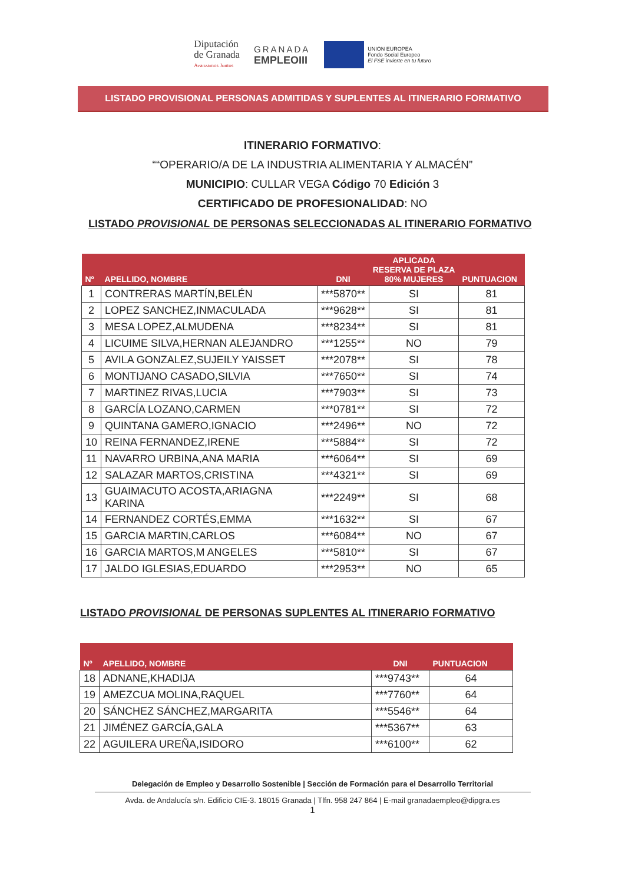Diputación
de Granada
Avanzamos Juntos
GRANADA
EMPLEOIII
UNIÓN EUROPEA
Fondo Social Europeo
El FSE invierte en tu futuro
LISTADO PROVISIONAL PERSONAS ADMITIDAS Y SUPLENTES AL ITINERARIO FORMATIVO
ITINERARIO FORMATIVO:
““OPERARIO/A DE LA INDUSTRIA ALIMENTARIA Y ALMACÉN”
MUNICIPIO: CULLAR VEGA Código 70 Edición 3
CERTIFICADO DE PROFESIONALIDAD: NO
LISTADO PROVISIONAL DE PERSONAS SELECCIONADAS AL ITINERARIO FORMATIVO
| Nº | APELLIDO, NOMBRE | DNI | APLICADA RESERVA DE PLAZA 80% MUJERES | PUNTUACION |
| --- | --- | --- | --- | --- |
| 1 | CONTRERAS MARTÍN,BELÉN | ***5870** | SI | 81 |
| 2 | LOPEZ SANCHEZ,INMACULADA | ***9628** | SI | 81 |
| 3 | MESA LOPEZ,ALMUDENA | ***8234** | SI | 81 |
| 4 | LICUIME SILVA,HERNAN ALEJANDRO | ***1255** | NO | 79 |
| 5 | AVILA GONZALEZ,SUJEILY YAISSET | ***2078** | SI | 78 |
| 6 | MONTIJANO CASADO,SILVIA | ***7650** | SI | 74 |
| 7 | MARTINEZ RIVAS,LUCIA | ***7903** | SI | 73 |
| 8 | GARCÍA LOZANO,CARMEN | ***0781** | SI | 72 |
| 9 | QUINTANA GAMERO,IGNACIO | ***2496** | NO | 72 |
| 10 | REINA FERNANDEZ,IRENE | ***5884** | SI | 72 |
| 11 | NAVARRO URBINA,ANA MARIA | ***6064** | SI | 69 |
| 12 | SALAZAR MARTOS,CRISTINA | ***4321** | SI | 69 |
| 13 | GUAIMACUTO ACOSTA,ARIAGNA KARINA | ***2249** | SI | 68 |
| 14 | FERNANDEZ CORTÉS,EMMA | ***1632** | SI | 67 |
| 15 | GARCIA MARTIN,CARLOS | ***6084** | NO | 67 |
| 16 | GARCIA MARTOS,M ANGELES | ***5810** | SI | 67 |
| 17 | JALDO IGLESIAS,EDUARDO | ***2953** | NO | 65 |
LISTADO PROVISIONAL DE PERSONAS SUPLENTES AL ITINERARIO FORMATIVO
| Nº | APELLIDO, NOMBRE | DNI | PUNTUACION |
| --- | --- | --- | --- |
| 18 | ADNANE,KHADIJA | ***9743** | 64 |
| 19 | AMEZCUA MOLINA,RAQUEL | ***7760** | 64 |
| 20 | SÁNCHEZ SÁNCHEZ,MARGARITA | ***5546** | 64 |
| 21 | JIMÉNEZ GARCÍA,GALA | ***5367** | 63 |
| 22 | AGUILERA UREÑA,ISIDORO | ***6100** | 62 |
Delegación de Empleo y Desarrollo Sostenible | Sección de Formación para el Desarrollo Territorial
Avda. de Andalucía s/n. Edificio CIE-3. 18015 Granada | Tlfn. 958 247 864 | E-mail granadaempleo@dipgra.es
1